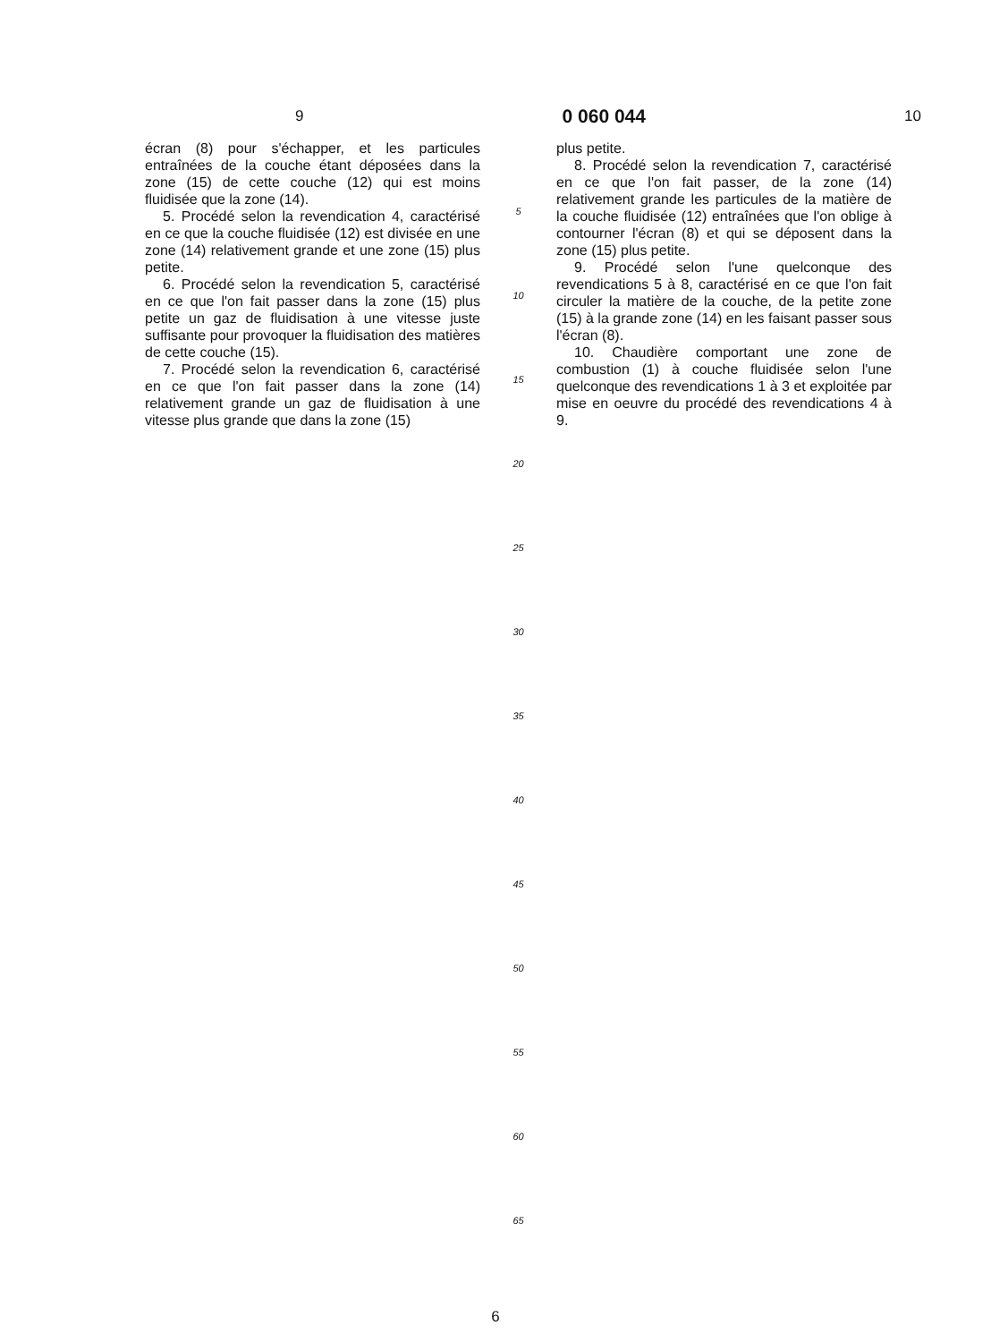9 0 060 044 10
écran (8) pour s'échapper, et les particules entraînées de la couche étant déposées dans la zone (15) de cette couche (12) qui est moins fluidisée que la zone (14).
5. Procédé selon la revendication 4, caractérisé en ce que la couche fluidisée (12) est divisée en une zone (14) relativement grande et une zone (15) plus petite.
6. Procédé selon la revendication 5, caractérisé en ce que l'on fait passer dans la zone (15) plus petite un gaz de fluidisation à une vitesse juste suffisante pour provoquer la fluidisation des matières de cette couche (15).
7. Procédé selon la revendication 6, caractérisé en ce que l'on fait passer dans la zone (14) relativement grande un gaz de fluidisation à une vitesse plus grande que dans la zone (15)
5
10
15
20
25
30
35
40
45
50
55
60
65
plus petite.
8. Procédé selon la revendication 7, caractérisé en ce que l'on fait passer, de la zone (14) relativement grande les particules de la matière de la couche fluidisée (12) entraînées que l'on oblige à contourner l'écran (8) et qui se déposent dans la zone (15) plus petite.
9. Procédé selon l'une quelconque des revendications 5 à 8, caractérisé en ce que l'on fait circuler la matière de la couche, de la petite zone (15) à la grande zone (14) en les faisant passer sous l'écran (8).
10. Chaudière comportant une zone de combustion (1) à couche fluidisée selon l'une quelconque des revendications 1 à 3 et exploitée par mise en oeuvre du procédé des revendications 4 à 9.
6